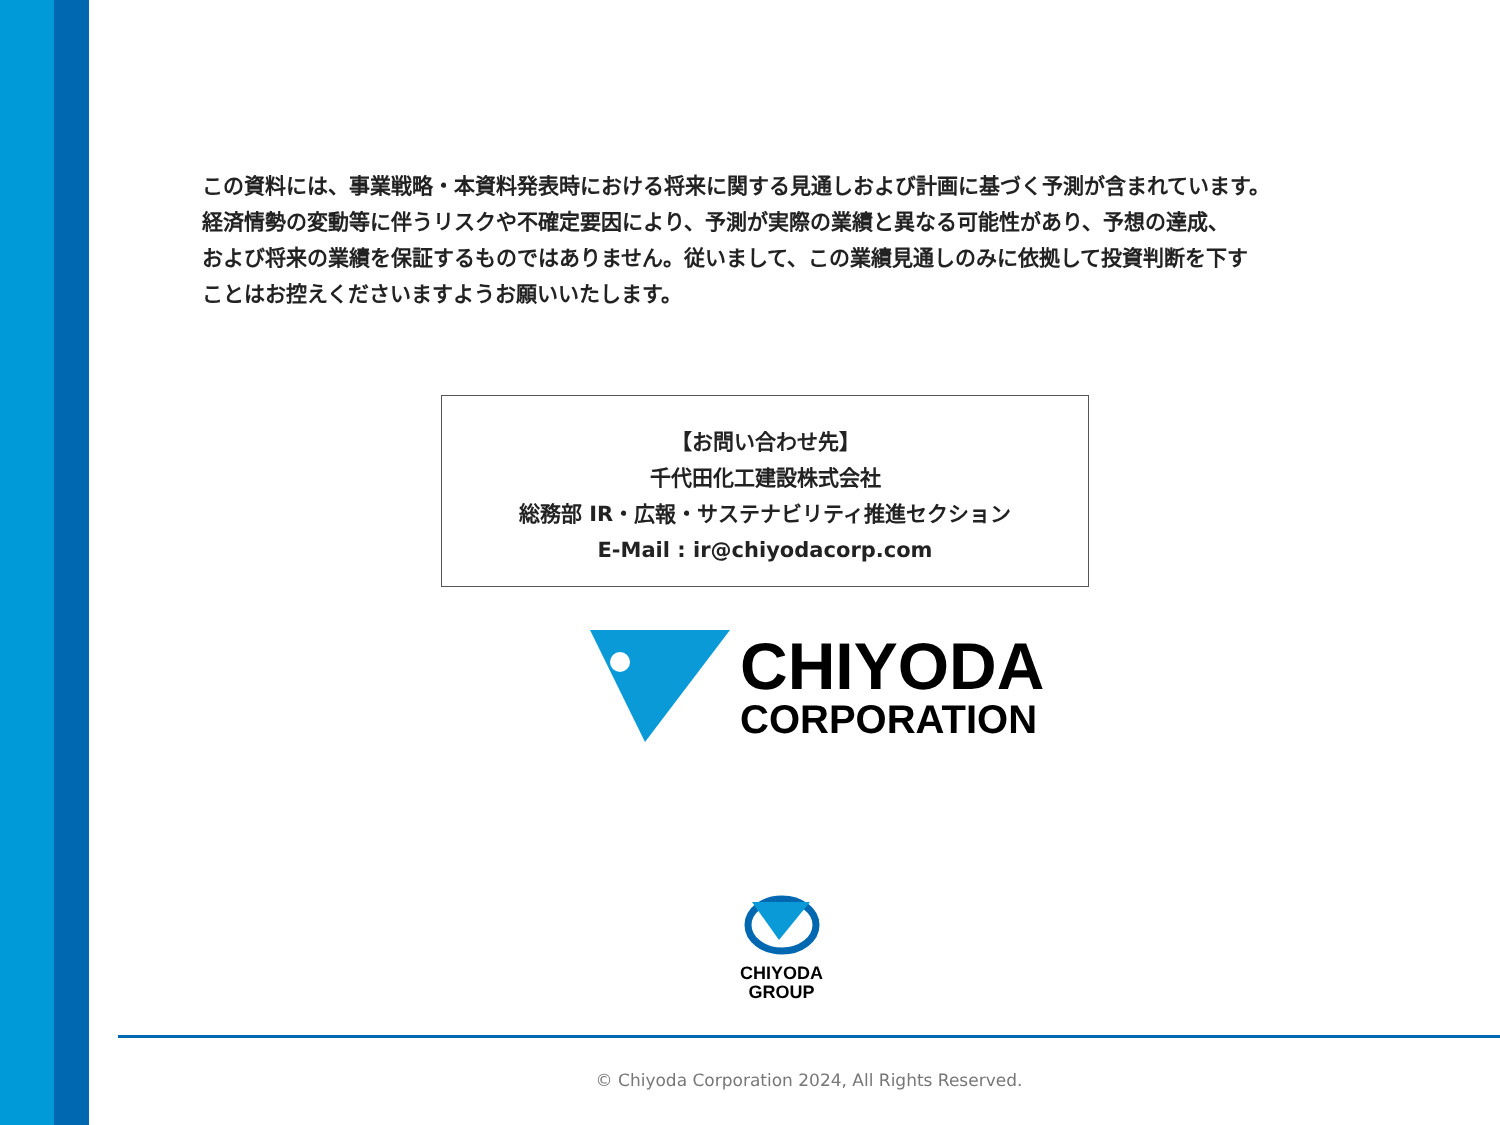この資料には、事業戦略・本資料発表時における将来に関する見通しおよび計画に基づく予測が含まれています。
経済情勢の変動等に伴うリスクや不確定要因により、予測が実際の業績と異なる可能性があり、予想の達成、
および将来の業績を保証するものではありません。従いまして、この業績見通しのみに依拠して投資判断を下す
ことはお控えくださいますようお願いいたします。
【お問い合わせ先】
千代田化工建設株式会社
総務部 IR・広報・サステナビリティ推進セクション
E-Mail : ir@chiyodacorp.com
CHIYODA
CORPORATION
CHIYODA
GROUP
© Chiyoda Corporation 2024, All Rights Reserved.